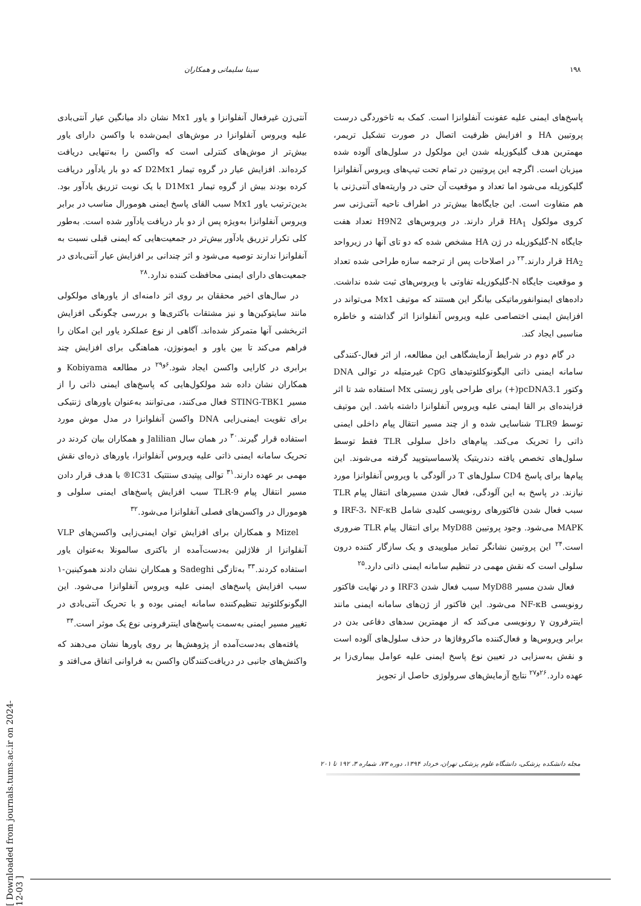۱۹۸ سینا سلیمانی و همکاران
پاسخ‌های ایمنی علیه عفونت آنفلوانزا است. کمک به تاخوردگی درست پروتیین HA و افزایش ظرفیت اتصال در صورت تشکیل تریمر، مهمترین هدف گلیکوزیله شدن این مولکول در سلول‌های آلوده شده میزبان است. اگرچه این پروتیین در تمام تحت تیپ‌های ویروس آنفلوانزا گلیکوزیله می‌شود اما تعداد و موقعیت آن حتی در واریته‌های آنتی‌ژنی با هم متفاوت است. این جایگاه‌ها بیش‌تر در اطراف ناحیه آنتی‌ژنی سر کروی مولکول HA<sub>1</sub> قرار دارند. در ویروس‌های H9N2 تعداد هفت جایگاه N-گلیکوزیله در ژن HA مشخص شده که دو تای آنها در زیرواحد HA<sub>2</sub> قرار دارند.<sup>۲۳</sup> در اصلاحات پس از ترجمه سازه طراحی شده تعداد و موقعیت جایگاه N-گلیکوزیله تفاوتی با ویروس‌های ثبت شده نداشت. داده‌های ایمنوانفورماتیکی بیانگر این هستند که موتیف Mx1 می‌تواند در افزایش ایمنی اختصاصی علیه ویروس آنفلوانزا اثر گذاشته و خاطره مناسبی ایجاد کند.
در گام دوم در شرایط آزمایشگاهی این مطالعه، از اثر فعال-کنندگی سامانه ایمنی ذاتی الیگونوکلئوتیدهای CpG غیرمتیله در توالی DNA وکتور pcDNA3.1(+) برای طراحی یاور زیستی Mx استفاده شد تا اثر فزاینده‌ای بر القا ایمنی علیه ویروس آنفلوانزا داشته باشد. این موتیف توسط TLR9 شناسایی شده و از چند مسیر انتقال پیام داخلی ایمنی ذاتی را تحریک می‌کند. پیام‌های داخل سلولی TLR فقط توسط سلول‌های تخصص یافته دندریتیک پلاسماسیتوپید گرفته می‌شوند. این پیام‌ها برای پاسخ CD4 سلول‌های T در آلودگی با ویروس آنفلوانزا مورد نیازند. در پاسخ به این آلودگی، فعال شدن مسیرهای انتقال پیام TLR سبب فعال شدن فاکتورهای رونویسی کلیدی شامل IRF-3، NF-κB و MAPK می‌شود. وجود پروتیین MyD88 برای انتقال پیام TLR ضروری است.<sup>۲۴</sup> این پروتیین نشانگر تمایز میلوییدی و یک سازگار کننده درون سلولی است که نقش مهمی در تنظیم سامانه ایمنی ذاتی دارد.<sup>۲۵</sup>
فعال شدن مسیر MyD88 سبب فعال شدن IRF3 و در نهایت فاکتور رونویسی NF-κB می‌شود. این فاکتور از ژن‌های سامانه ایمنی مانند اینترفرون γ رونویسی می‌کند که از مهمترین سدهای دفاعی بدن در برابر ویروس‌ها و فعال‌کننده ماکروفاژها در حذف سلول‌های آلوده است و نقش به‌سزایی در تعیین نوع پاسخ ایمنی علیه عوامل بیماری‌زا بر عهده دارد.<sup>۲۶و۲۷</sup> نتایج آزمایش‌های سرولوژی حاصل از تجویز
آنتی‌ژن غیرفعال آنفلوانزا و یاور Mx1 نشان داد میانگین عیار آنتی‌بادی علیه ویروس آنفلوانزا در موش‌های ایمن‌شده با واکسن دارای یاور بیش‌تر از موش‌های کنترلی است که واکسن را به‌تنهایی دریافت کرده‌اند. افزایش عیار در گروه تیمار D2Mx1 که دو بار یادآور دریافت کرده بودند بیش از گروه تیمار D1Mx1 با یک نوبت تزریق یادآور بود. بدین‌ترتیب یاور Mx1 سبب القای پاسخ ایمنی هومورال مناسب در برابر ویروس آنفلوانزا به‌ویژه پس از دو بار دریافت یادآور شده است. به‌طور کلی تکرار تزریق یادآور بیش‌تر در جمعیت‌هایی که ایمنی قبلی نسبت به آنفلوانزا ندارند توصیه می‌شود و اثر چندانی بر افزایش عیار آنتی‌بادی در جمعیت‌های دارای ایمنی محافظت کننده ندارد.<sup>۲۸</sup>
در سال‌های اخیر محققان بر روی اثر دامنه‌ای از یاورهای مولکولی مانند سایتوکین‌ها و نیز مشتقات باکتری‌ها و بررسی چگونگی افزایش اثربخشی آنها متمرکز شده‌اند. آگاهی از نوع عملکرد یاور این امکان را فراهم می‌کند تا بین یاور و ایمونوژن، هماهنگی برای افزایش چند برابری در کارایی واکسن ایجاد شود.<sup>۶و۲۹</sup> در مطالعه Kobiyama و همکاران نشان داده شد مولکول‌هایی که پاسخ‌های ایمنی ذاتی را از مسیر STING-TBK1 فعال می‌کنند، می‌توانند به‌عنوان یاورهای ژنتیکی برای تقویت ایمنی‌زایی DNA واکسن آنفلوانزا در مدل موش مورد استفاده قرار گیرند.<sup>۳۰</sup> در همان سال Jalilian و همکاران بیان کردند در تحریک سامانه ایمنی ذاتی علیه ویروس آنفلوانزا، یاورهای ذره‌ای نقش مهمی بر عهده دارند.<sup>۳۱</sup> توالی پپتیدی سنتتیک IC31® با هدف قرار دادن مسیر انتقال پیام TLR-9 سبب افزایش پاسخ‌های ایمنی سلولی و هومورال در واکسن‌های فصلی آنفلوانزا می‌شود.<sup>۳۲</sup>
Mizel و همکاران برای افزایش توان ایمنی‌زایی واکسن‌های VLP آنفلوانزا از فلاژلین به‌دست‌آمده از باکتری سالمونلا به‌عنوان یاور استفاده کردند.<sup>۳۳</sup> به‌تازگی Sadeghi و همکاران نشان دادند هموکینین-۱ سبب افزایش پاسخ‌های ایمنی علیه ویروس آنفلوانزا می‌شود. این الیگونوکلئوتید تنظیم‌کننده سامانه ایمنی بوده و با تحریک آنتی‌بادی در تغییر مسیر ایمنی به‌سمت پاسخ‌های اینترفرونی نوع یک موثر است.<sup>۳۴</sup>
یافته‌های به‌دست‌آمده از پژوهش‌ها بر روی یاورها نشان می‌دهند که واکنش‌های جانبی در دریافت‌کنندگان واکسن به فراوانی اتفاق می‌افتد و
مجله دانشکده پزشکی، دانشگاه علوم پزشکی تهران، خرداد ۱۳۹۴، دوره ۷۳، شماره ۳، ۱۹۲ تا ۲۰۱
[ Downloaded from journals.tums.ac.ir on 2024-12-03 ]